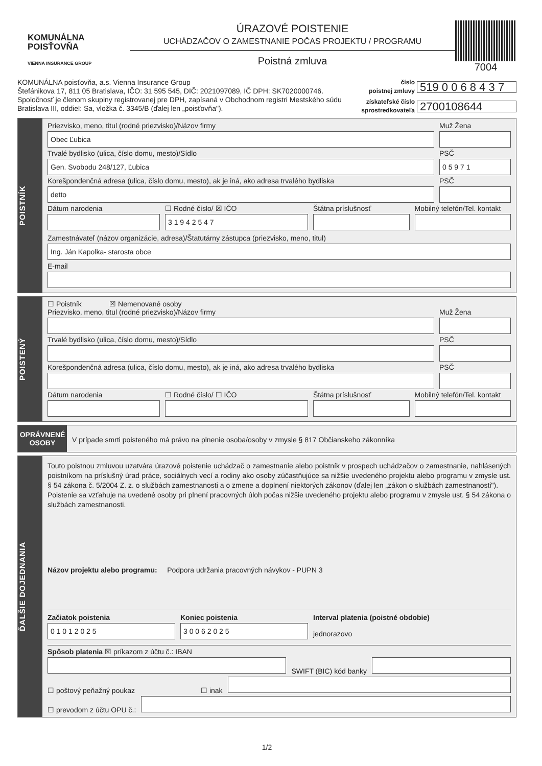KOMUNÁLNA
POISŤOVŇA
VIENNA INSURANCE GROUP
ÚRAZOVÉ POISTENIE
UCHÁDZAČOV O ZAMESTNANIE POČAS PROJEKTU / PROGRAMU
Poistná zmluva
7004
KOMUNÁLNA poisťovňa, a.s. Vienna Insurance Group
Štefánikova 17, 811 05 Bratislava, IČO: 31 595 545, DIČ: 2021097089, IČ DPH: SK7020000746.
Spoločnosť je členom skupiny registrovanej pre DPH, zapísaná v Obchodnom registri Mestského súdu
Bratislava III, oddiel: Sa, vložka č. 3345/B (ďalej len „poisťovňa").
číslo
poistnej zmluvy 519 0 0 6 8 4 3 7 získateľské číslo
sprostredkovateľa 2700108644
POISTNÍK
Priezvisko, meno, titul (rodné priezvisko)/Názov firmy
Obec Ľubica
Muž Žena
Trvalé bydlisko (ulica, číslo domu, mesto)/Sídlo
Gen. Svobodu 248/127, Ľubica
PSČ
0 5 9 7 1
Korešpondenčná adresa (ulica, číslo domu, mesto), ak je iná, ako adresa trvalého bydliska
detto
PSČ
Dátum narodenia
☐ Rodné číslo/ ☒ IČO
3 1 9 4 2 5 4 7
Štátna príslušnosť
Mobilný telefón/Tel. kontakt
Zamestnávateľ (názov organizácie, adresa)/Štatutárny zástupca (priezvisko, meno, titul)
Ing. Ján Kapolka- starosta obce
E-mail
POISTENÝ
☐ Poistník ☒ Nemenované osoby
Priezvisko, meno, titul (rodné priezvisko)/Názov firmy
Muž Žena
Trvalé bydlisko (ulica, číslo domu, mesto)/Sídlo
PSČ
Korešpondenčná adresa (ulica, číslo domu, mesto), ak je iná, ako adresa trvalého bydliska
PSČ
Dátum narodenia
☐ Rodné číslo/ ☐ IČO
Štátna príslušnosť
Mobilný telefón/Tel. kontakt
OPRÁVNENÉ
OSOBY
V prípade smrti poisteného má právo na plnenie osoba/osoby v zmysle § 817 Občianskeho zákonníka
ĎALŠIE DOJEDNANIA
Touto poistnou zmluvou uzatvára úrazové poistenie uchádzač o zamestnanie alebo poistník v prospech uchádzačov o zamestnanie, nahlásených poistníkom na príslušný úrad práce, sociálnych vecí a rodiny ako osoby zúčastňujúce sa nižšie uvedeného projektu alebo programu v zmysle ust. § 54 zákona č. 5/2004 Z. z. o službách zamestnanosti a o zmene a doplnení niektorých zákonov (ďalej len „zákon o službách zamestnanosti").
Poistenie sa vzťahuje na uvedené osoby pri plnení pracovných úloh počas nižšie uvedeného projektu alebo programu v zmysle ust. § 54 zákona o službách zamestnanosti.
Názov projektu alebo programu: Podpora udržania pracovných návykov - PUPN 3
Začiatok poistenia
0 1 0 1 2 0 2 5
Koniec poistenia
3 0 0 6 2 0 2 5
Interval platenia (poistné obdobie)
jednorazovo
Spôsob platenia ☒ príkazom z účtu č.: IBAN
SWIFT (BIC) kód banky
☐ poštový peňažný poukaz ☐ inak
☐ prevodom z účtu OPU č.:
1/2